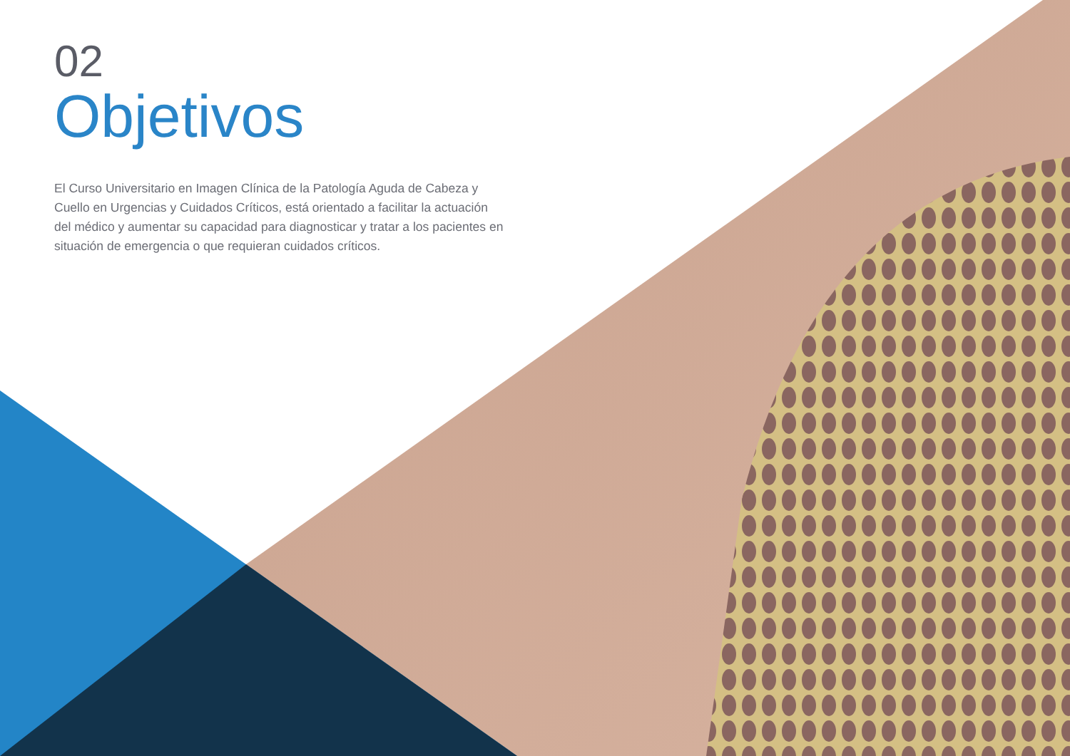02
Objetivos
El Curso Universitario en Imagen Clínica de la Patología Aguda de Cabeza y Cuello en Urgencias y Cuidados Críticos, está orientado a facilitar la actuación del médico y aumentar su capacidad para diagnosticar y tratar a los pacientes en situación de emergencia o que requieran cuidados críticos.